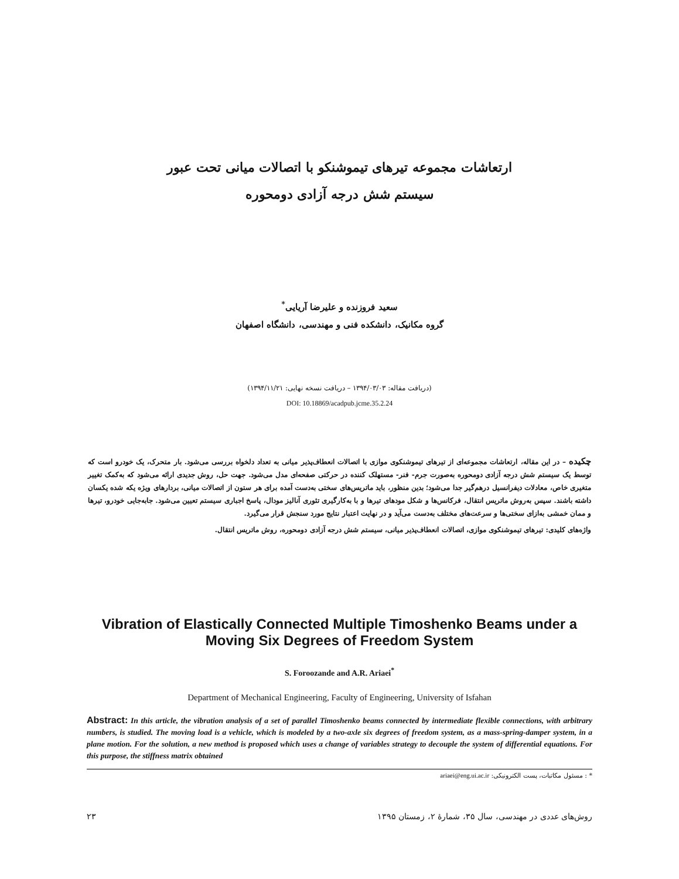ارتعاشات مجموعه تیرهای تیموشنکو با اتصالات میانی تحت عبور
سیستم شش درجه آزادی دومحوره
سعید فروزنده و علیرضا آریایی<sup>*</sup>
گروه مکانیک، دانشکده فنی و مهندسی، دانشگاه اصفهان
(دریافت مقاله: ۱۳۹۴/۰۳/۰۳ – دریافت نسخه نهایی: ۱۳۹۴/۱۱/۲۱)
DOI: 10.18869/acadpub.jcme.35.2.24
چکیده – در این مقاله، ارتعاشات مجموعه‌ای از تیرهای تیموشنکوی موازی با اتصالات انعطاف‌پذیر میانی به تعداد دلخواه بررسی می‌شود. بار متحرک، یک خودرو است که توسط یک سیستم شش درجه آزادی دومحوره به‌صورت جرم- فنر- مستهلک کننده در حرکتی صفحه‌ای مدل می‌شود. جهت حل، روش جدیدی ارائه می‌شود که به‌کمک تغییر متغیری خاص، معادلات دیفرانسیل درهم‌گیر جدا می‌شود؛ بدین منظور، باید ماتریس‌های سختی به‌دست آمده برای هر ستون از اتصالات میانی، بردارهای ویژه یکه شده یکسان داشته باشند. سپس به‌روش ماتریس انتقال، فرکانس‌ها و شکل مودهای تیرها و با به‌کارگیری تئوری آنالیز مودال، پاسخ اجباری سیستم تعیین می‌شود. جابه‌جایی خودرو، تیرها و ممان خمشی به‌ازای سختی‌ها و سرعت‌های مختلف به‌دست می‌آید و در نهایت اعتبار نتایج مورد سنجش قرار می‌گیرد.
واژه‌های کلیدی: تیرهای تیموشنکوی موازی، اتصالات انعطاف‌پذیر میانی، سیستم شش درجه آزادی دومحوره، روش ماتریس انتقال.
Vibration of Elastically Connected Multiple Timoshenko Beams under a Moving Six Degrees of Freedom System
S. Foroozande and A.R. Ariaei<sup>*</sup>
Department of Mechanical Engineering, Faculty of Engineering, University of Isfahan
Abstract: In this article, the vibration analysis of a set of parallel Timoshenko beams connected by intermediate flexible connections, with arbitrary numbers, is studied. The moving load is a vehicle, which is modeled by a two-axle six degrees of freedom system, as a mass-spring-damper system, in a plane motion. For the solution, a new method is proposed which uses a change of variables strategy to decouple the system of differential equations. For this purpose, the stiffness matrix obtained
* : مسئول مکاتبات، پست الکترونیکی: ariaei@eng.ui.ac.ir
روش‌های عددی در مهندسی، سال ۳۵، شمارهٔ ۲، زمستان ۱۳۹۵ ۲۳